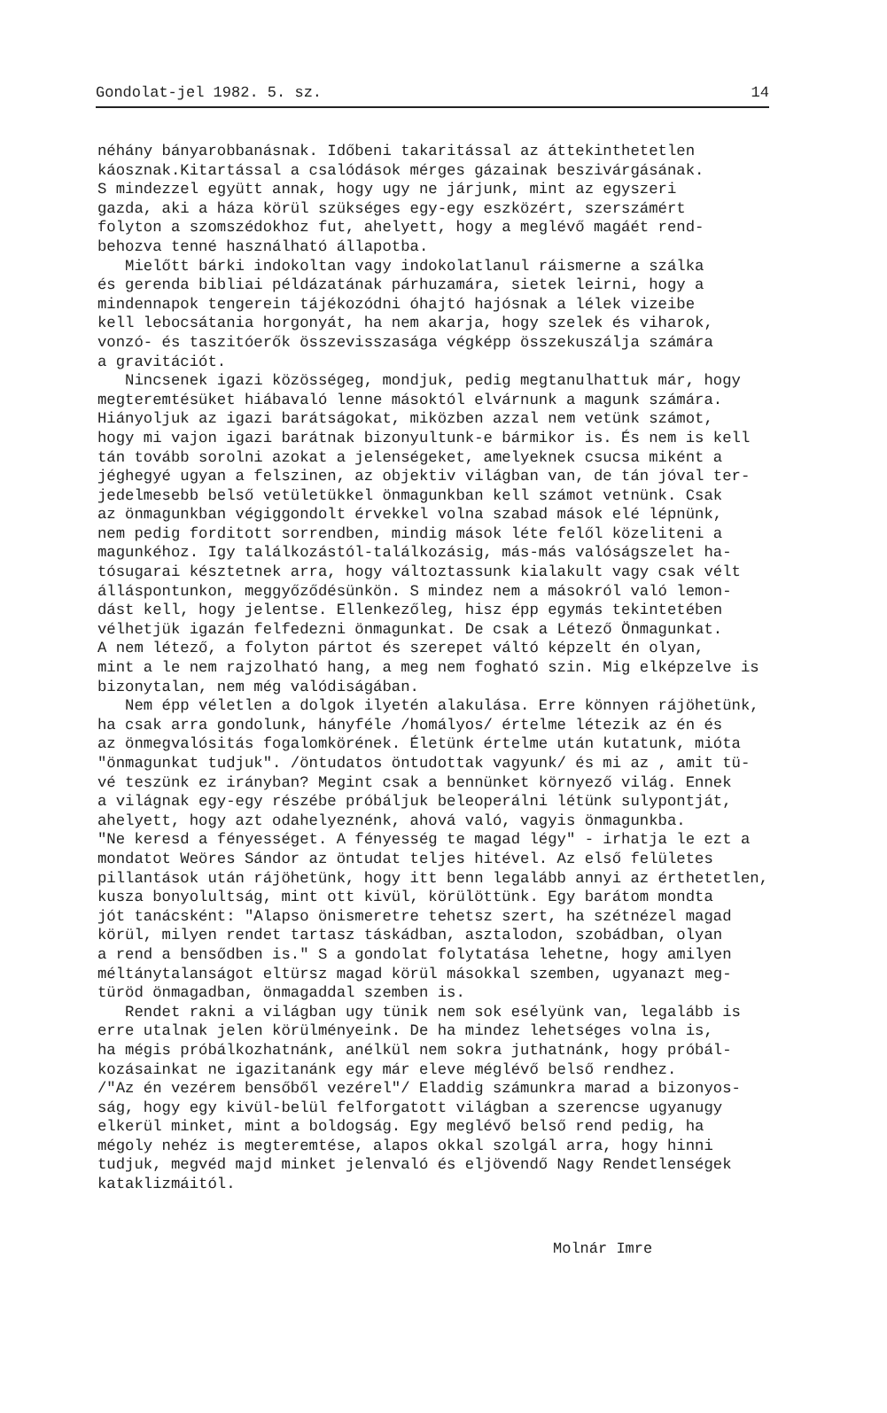Gondolat-jel 1982. 5. sz. 14
néhány bányarobbanásnak. Időbeni takaritással az áttekinthetetlen káosznak.Kitartással a csalódások mérges gázainak beszivárgásának. S mindezzel együtt annak, hogy ugy ne járjunk, mint az egyszeri gazda, aki a háza körül szükséges egy-egy eszközért, szerszámért folyton a szomszédokhoz fut, ahelyett, hogy a meglévő magáét rend- behozva tenné használható állapotba. Mielőtt bárki indokoltan vagy indokolatlanul ráismerne a szálka és gerenda bibliai példázatának párhuzamára, sietek leirni, hogy a mindennapok tengerein tájékozódni óhajtó hajósnak a lélek vizeibe kell lebocsátania horgonyát, ha nem akarja, hogy szelek és viharok, vonzó- és taszitóerők összevisszasága végképp összekuszálja számára a gravitációt. Nincsenek igazi közösségeg, mondjuk, pedig megtanulhattuk már, hogy megteremtésüket hiábavaló lenne másoktól elvárnunk a magunk számára. Hiányoljuk az igazi barátságokat, miközben azzal nem vetünk számot, hogy mi vajon igazi barátnak bizonyultunk-e bármikor is. És nem is kell tán tovább sorolni azokat a jelenségeket, amelyeknek csucsa miként a jéghegyé ugyan a felszinen, az objektiv világban van, de tán jóval ter- jedelmesebb belső vetületükkel önmagunkban kell számot vetnünk. Csak az önmagunkban végiggondolt érvekkel volna szabad mások elé lépnünk, nem pedig forditott sorrendben, mindig mások léte felől közeliteni a magunkéhoz. Igy találkozástól-találkozásig, más-más valóságszelet ha- tósugarai késztetnek arra, hogy változtassunk kialakult vagy csak vélt álláspontunkon, meggyőződésünkön. S mindez nem a másokról való lemon- dást kell, hogy jelentse. Ellenkezőleg, hisz épp egymás tekintetében vélhetjük igazán felfedezni önmagunkat. De csak a Létező Önmagunkat. A nem létező, a folyton pártot és szerepet váltó képzelt én olyan, mint a le nem rajzolható hang, a meg nem fogható szin. Mig elképzelve is bizonytalan, nem még valódiságában. Nem épp véletlen a dolgok ilyetén alakulása. Erre könnyen rájöhetünk, ha csak arra gondolunk, hányféle /homályos/ értelme létezik az én és az önmegvalósitás fogalomkörének. Életünk értelme után kutatunk, mióta "önmagunkat tudjuk". /öntudatos öntudottak vagyunk/ és mi az , amit tü- vé teszünk ez irányban? Megint csak a bennünket környező világ. Ennek a világnak egy-egy részébe próbáljuk beleoperálni létünk sulypontját, ahelyett, hogy azt odahelyeznénk, ahová való, vagyis önmagunkba. "Ne keresd a fényességet. A fényesség te magad légy" - irhatja le ezt a mondatot Weöres Sándor az öntudat teljes hitével. Az első felületes pillantások után rájöhetünk, hogy itt benn legalább annyi az érthetetlen, kusza bonyolultság, mint ott kivül, körülöttünk. Egy barátom mondta jót tanácsként: "Alapso önismeretre tehetsz szert, ha szétnézel magad körül, milyen rendet tartasz táskádban, asztalodon, szobádban, olyan a rend a bensődben is." S a gondolat folytatása lehetne, hogy amilyen méltánytalanságot eltürsz magad körül másokkal szemben, ugyanazt meg- türöd önmagadban, önmagaddal szemben is. Rendet rakni a világban ugy tünik nem sok esélyünk van, legalább is erre utalnak jelen körülményeink. De ha mindez lehetséges volna is, ha mégis próbálkozhatnánk, anélkül nem sokra juthatnánk, hogy próbál- kozásainkat ne igazitanánk egy már eleve méglévő belső rendhez. /"Az én vezérem bensőből vezérel"/ Eladdig számunkra marad a bizonyos- ság, hogy egy kivül-belül felforgatott világban a szerencse ugyanugy elkerül minket, mint a boldogság. Egy meglévő belső rend pedig, ha mégoly nehéz is megteremtése, alapos okkal szolgál arra, hogy hinni tudjuk, megvéd majd minket jelenvaló és eljövendő Nagy Rendetlenségek kataklizmáitól.
Molnár Imre